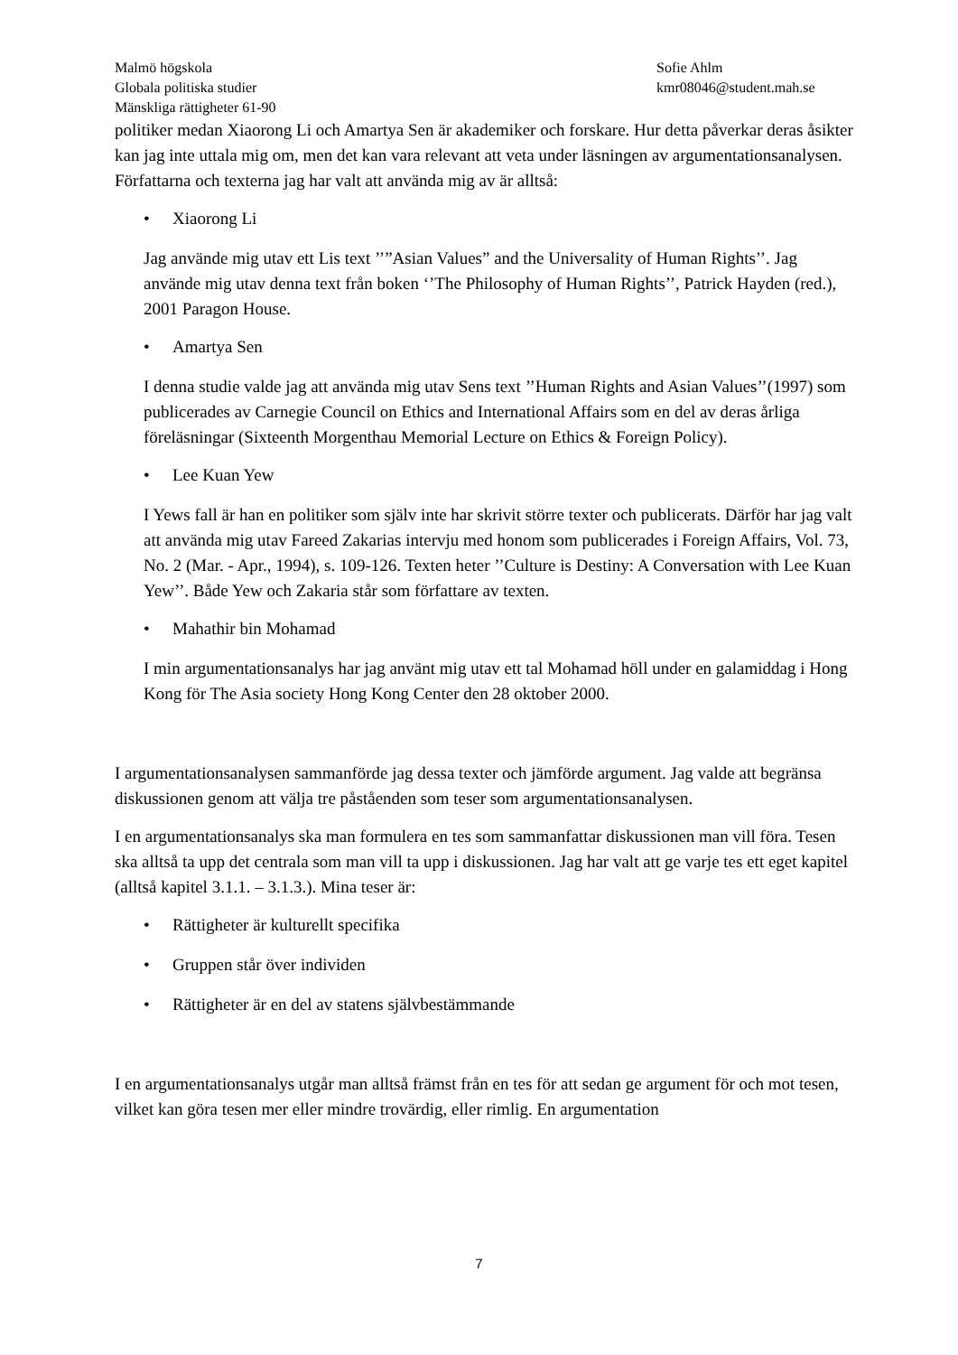Malmö högskola
Globala politiska studier
Mänskliga rättigheter 61-90
Sofie Ahlm
kmr08046@student.mah.se
politiker medan Xiaorong Li och Amartya Sen är akademiker och forskare. Hur detta påverkar deras åsikter kan jag inte uttala mig om, men det kan vara relevant att veta under läsningen av argumentationsanalysen. Författarna och texterna jag har valt att använda mig av är alltså:
• Xiaorong Li
Jag använde mig utav ett Lis text ’’”Asian Values” and the Universality of Human Rights’’. Jag använde mig utav denna text från boken ‘’The Philosophy of Human Rights’’, Patrick Hayden (red.), 2001 Paragon House.
• Amartya Sen
I denna studie valde jag att använda mig utav Sens text ’’Human Rights and Asian Values’’(1997) som publicerades av Carnegie Council on Ethics and International Affairs som en del av deras årliga föreläsningar (Sixteenth Morgenthau Memorial Lecture on Ethics & Foreign Policy).
• Lee Kuan Yew
I Yews fall är han en politiker som själv inte har skrivit större texter och publicerats. Därför har jag valt att använda mig utav Fareed Zakarias intervju med honom som publicerades i Foreign Affairs, Vol. 73, No. 2 (Mar. - Apr., 1994), s. 109-126. Texten heter ’’Culture is Destiny: A Conversation with Lee Kuan Yew’’. Både Yew och Zakaria står som författare av texten.
• Mahathir bin Mohamad
I min argumentationsanalys har jag använt mig utav ett tal Mohamad höll under en galamiddag i Hong Kong för The Asia society Hong Kong Center den 28 oktober 2000.
I argumentationsanalysen sammanförde jag dessa texter och jämförde argument. Jag valde att begränsa diskussionen genom att välja tre påståenden som teser som argumentationsanalysen.
I en argumentationsanalys ska man formulera en tes som sammanfattar diskussionen man vill föra. Tesen ska alltså ta upp det centrala som man vill ta upp i diskussionen. Jag har valt att ge varje tes ett eget kapitel (alltså kapitel 3.1.1. – 3.1.3.). Mina teser är:
• Rättigheter är kulturellt specifika
• Gruppen står över individen
• Rättigheter är en del av statens självbestämmande
I en argumentationsanalys utgår man alltså främst från en tes för att sedan ge argument för och mot tesen, vilket kan göra tesen mer eller mindre trovärdig, eller rimlig. En argumentation
7